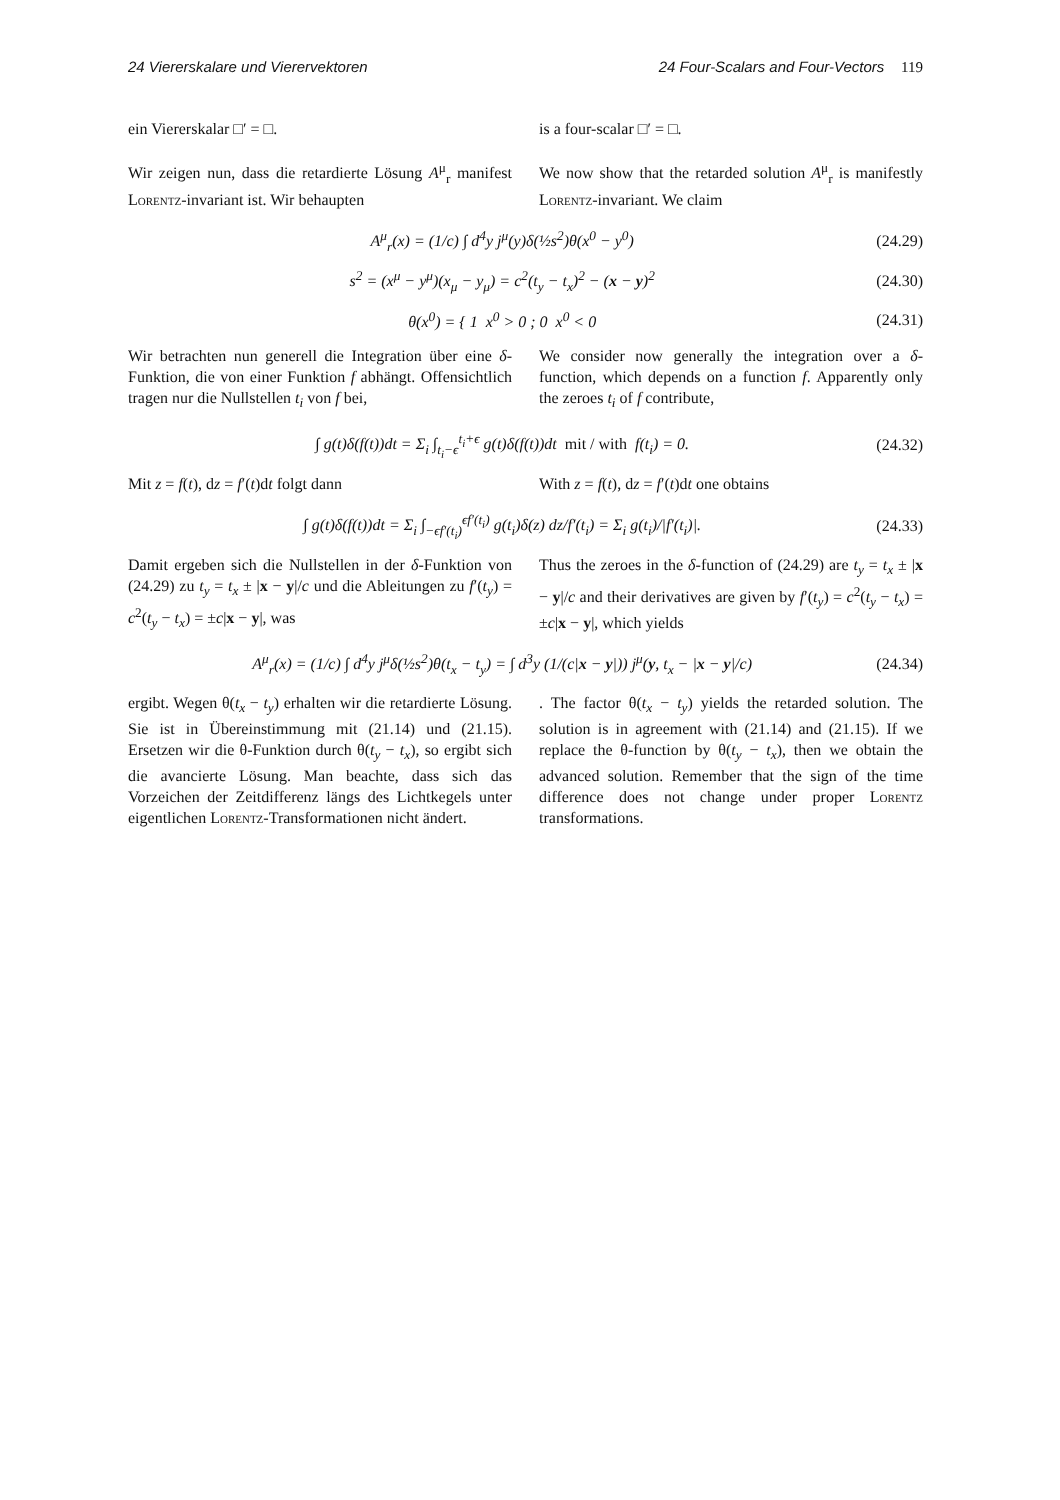24 Viererskalare und Vierervektoren 24 Four-Scalars and Four-Vectors 119
ein Viererskalar □′ = □. is a four-scalar □′ = □.
Wir zeigen nun, dass die retardierte Lösung A<sup>μ</sup><sub>r</sub> manifest Lorentz-invariant ist. Wir behaupten
We now show that the retarded solution A<sup>μ</sup><sub>r</sub> is manifestly Lorentz-invariant. We claim
A<sup>μ</sup><sub>r</sub>(x) = (1/c) ∫ d<sup>4</sup>y j<sup>μ</sup>(y)δ(½s<sup>2</sup>)θ(x<sup>0</sup> − y<sup>0</sup>) (24.29)
s<sup>2</sup> = (x<sup>μ</sup> − y<sup>μ</sup>)(x<sub>μ</sub> − y<sub>μ</sub>) = c<sup>2</sup>(t<sub>y</sub> − t<sub>x</sub>)<sup>2</sup> − (x − y)<sup>2</sup> (24.30)
θ(x<sup>0</sup>) = { 1 x<sup>0</sup> > 0 ; 0 x<sup>0</sup> < 0 (24.31)
Wir betrachten nun generell die Integration über eine δ-Funktion, die von einer Funktion f abhängt. Offensichtlich tragen nur die Nullstellen t<sub>i</sub> von f bei,
We consider now generally the integration over a δ-function, which depends on a function f. Apparently only the zeroes t<sub>i</sub> of f contribute,
∫ g(t)δ(f(t))dt = Σ<sub>i</sub> ∫<sub>t<sub>i</sub>−ϵ</sub><sup>t<sub>i</sub>+ϵ</sup> g(t)δ(f(t))dt mit / with f(t<sub>i</sub>) = 0. (24.32)
Mit z = f(t), dz = f′(t)dt folgt dann With z = f(t), dz = f′(t)dt one obtains
∫ g(t)δ(f(t))dt = Σ<sub>i</sub> ∫<sub>−ϵf′(t<sub>i</sub>)</sub><sup>ϵf′(t<sub>i</sub>)</sup> g(t<sub>i</sub>)δ(z) dz/f′(t<sub>i</sub>) = Σ<sub>i</sub> g(t<sub>i</sub>)/|f′(t<sub>i</sub>)|. (24.33)
Damit ergeben sich die Nullstellen in der δ-Funktion von (24.29) zu t<sub>y</sub> = t<sub>x</sub> ± |x − y|/c und die Ableitungen zu f′(t<sub>y</sub>) = c<sup>2</sup>(t<sub>y</sub> − t<sub>x</sub>) = ±c|x − y|, was
Thus the zeroes in the δ-function of (24.29) are t<sub>y</sub> = t<sub>x</sub> ± |x − y|/c and their derivatives are given by f′(t<sub>y</sub>) = c<sup>2</sup>(t<sub>y</sub> − t<sub>x</sub>) = ±c|x − y|, which yields
A<sup>μ</sup><sub>r</sub>(x) = (1/c) ∫ d<sup>4</sup>y j<sup>μ</sup>δ(½s<sup>2</sup>)θ(t<sub>x</sub> − t<sub>y</sub>) = ∫ d<sup>3</sup>y (1/(c|x − y|)) j<sup>μ</sup>(y, t<sub>x</sub> − |x − y|/c) (24.34)
ergibt. Wegen θ(t<sub>x</sub> − t<sub>y</sub>) erhalten wir die retardierte Lösung. Sie ist in Übereinstimmung mit (21.14) und (21.15). Ersetzen wir die θ-Funktion durch θ(t<sub>y</sub> − t<sub>x</sub>), so ergibt sich die avancierte Lösung. Man beachte, dass sich das Vorzeichen der Zeitdifferenz längs des Lichtkegels unter eigentlichen Lorentz-Transformationen nicht ändert.
. The factor θ(t<sub>x</sub> − t<sub>y</sub>) yields the retarded solution. The solution is in agreement with (21.14) and (21.15). If we replace the θ-function by θ(t<sub>y</sub> − t<sub>x</sub>), then we obtain the advanced solution. Remember that the sign of the time difference does not change under proper Lorentz transformations.